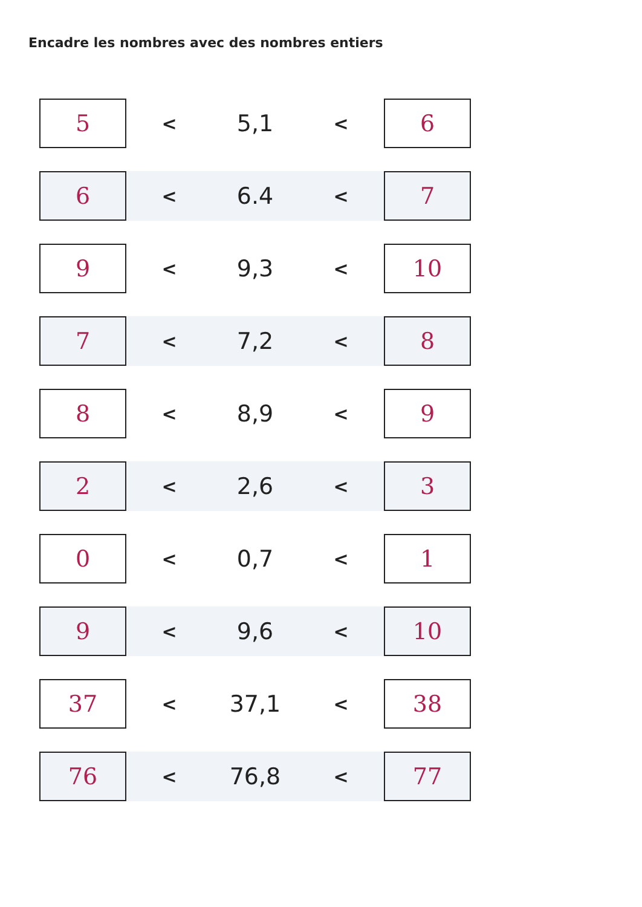Encadre les nombres avec des nombres entiers
| 5 | < | 5,1 | < | 6 |
| 6 | < | 6.4 | < | 7 |
| 9 | < | 9,3 | < | 10 |
| 7 | < | 7,2 | < | 8 |
| 8 | < | 8,9 | < | 9 |
| 2 | < | 2,6 | < | 3 |
| 0 | < | 0,7 | < | 1 |
| 9 | < | 9,6 | < | 10 |
| 37 | < | 37,1 | < | 38 |
| 76 | < | 76,8 | < | 77 |